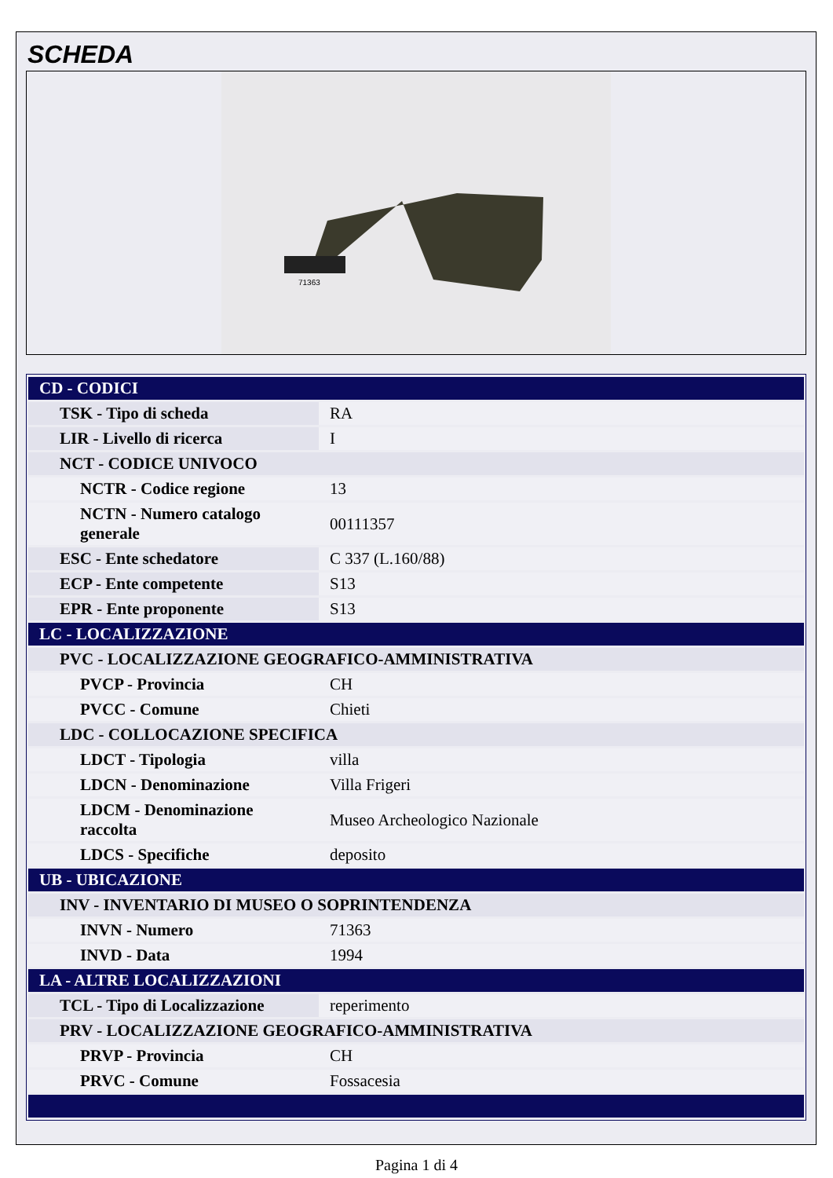SCHEDA
71363
| CD - CODICI | |
| TSK - Tipo di scheda | RA |
| LIR - Livello di ricerca | I |
| NCT - CODICE UNIVOCO | |
| NCTR - Codice regione | 13 |
| NCTN - Numero catalogo generale | 00111357 |
| ESC - Ente schedatore | C 337 (L.160/88) |
| ECP - Ente competente | S13 |
| EPR - Ente proponente | S13 |
| LC - LOCALIZZAZIONE | |
| PVC - LOCALIZZAZIONE GEOGRAFICO-AMMINISTRATIVA | |
| PVCP - Provincia | CH |
| PVCC - Comune | Chieti |
| LDC - COLLOCAZIONE SPECIFICA | |
| LDCT - Tipologia | villa |
| LDCN - Denominazione | Villa Frigeri |
| LDCM - Denominazione raccolta | Museo Archeologico Nazionale |
| LDCS - Specifiche | deposito |
| UB - UBICAZIONE | |
| INV - INVENTARIO DI MUSEO O SOPRINTENDENZA | |
| INVN - Numero | 71363 |
| INVD - Data | 1994 |
| LA - ALTRE LOCALIZZAZIONI | |
| TCL - Tipo di Localizzazione | reperimento |
| PRV - LOCALIZZAZIONE GEOGRAFICO-AMMINISTRATIVA | |
| PRVP - Provincia | CH |
| PRVC - Comune | Fossacesia |
Pagina 1 di 4